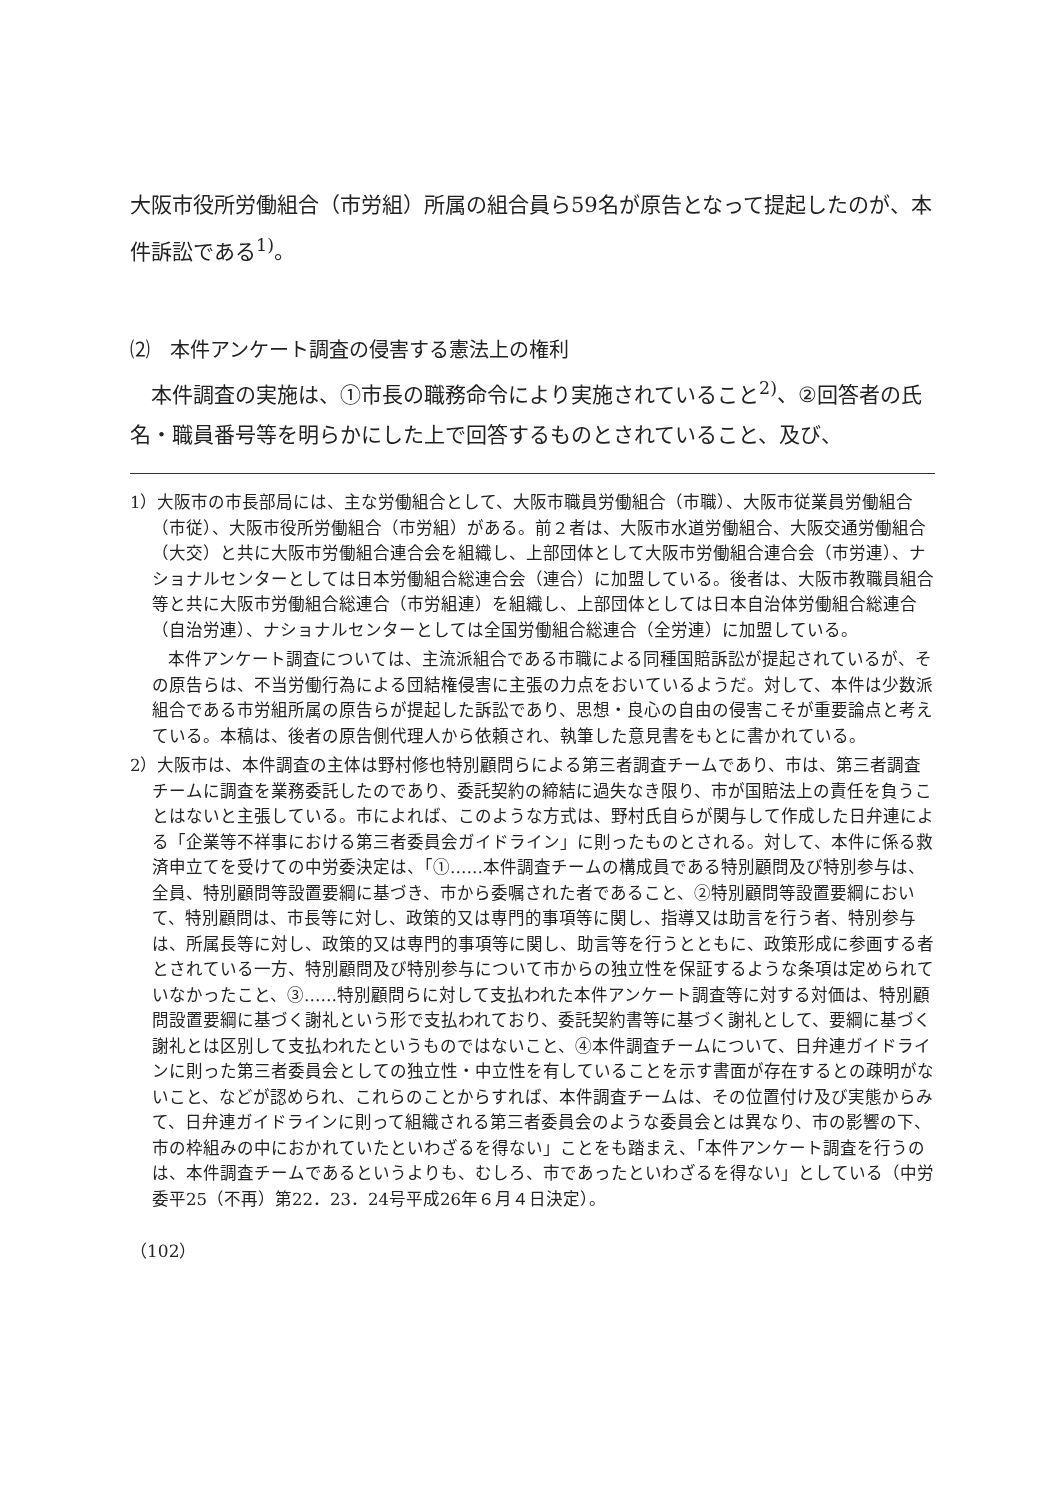大阪市役所労働組合（市労組）所属の組合員ら59名が原告となって提起したのが、本件訴訟である<sup>1)</sup>。
⑵　本件アンケート調査の侵害する憲法上の権利
　本件調査の実施は、①市長の職務命令により実施されていること<sup>2)</sup>、②回答者の氏名・職員番号等を明らかにした上で回答するものとされていること、及び、
1）大阪市の市長部局には、主な労働組合として、大阪市職員労働組合（市職）、大阪市従業員労働組合（市従）、大阪市役所労働組合（市労組）がある。前２者は、大阪市水道労働組合、大阪交通労働組合（大交）と共に大阪市労働組合連合会を組織し、上部団体として大阪市労働組合連合会（市労連）、ナショナルセンターとしては日本労働組合総連合会（連合）に加盟している。後者は、大阪市教職員組合等と共に大阪市労働組合総連合（市労組連）を組織し、上部団体としては日本自治体労働組合総連合（自治労連）、ナショナルセンターとしては全国労働組合総連合（全労連）に加盟している。
本件アンケート調査については、主流派組合である市職による同種国賠訴訟が提起されているが、その原告らは、不当労働行為による団結権侵害に主張の力点をおいているようだ。対して、本件は少数派組合である市労組所属の原告らが提起した訴訟であり、思想・良心の自由の侵害こそが重要論点と考えている。本稿は、後者の原告側代理人から依頼され、執筆した意見書をもとに書かれている。
2）大阪市は、本件調査の主体は野村修也特別顧問らによる第三者調査チームであり、市は、第三者調査チームに調査を業務委託したのであり、委託契約の締結に過失なき限り、市が国賠法上の責任を負うことはないと主張している。市によれば、このような方式は、野村氏自らが関与して作成した日弁連による「企業等不祥事における第三者委員会ガイドライン」に則ったものとされる。対して、本件に係る救済申立てを受けての中労委決定は、「①……本件調査チームの構成員である特別顧問及び特別参与は、全員、特別顧問等設置要綱に基づき、市から委嘱された者であること、②特別顧問等設置要綱において、特別顧問は、市長等に対し、政策的又は専門的事項等に関し、指導又は助言を行う者、特別参与は、所属長等に対し、政策的又は専門的事項等に関し、助言等を行うとともに、政策形成に参画する者とされている一方、特別顧問及び特別参与について市からの独立性を保証するような条項は定められていなかったこと、③……特別顧問らに対して支払われた本件アンケート調査等に対する対価は、特別顧問設置要綱に基づく謝礼という形で支払われており、委託契約書等に基づく謝礼として、要綱に基づく謝礼とは区別して支払われたというものではないこと、④本件調査チームについて、日弁連ガイドラインに則った第三者委員会としての独立性・中立性を有していることを示す書面が存在するとの疎明がないこと、などが認められ、これらのことからすれば、本件調査チームは、その位置付け及び実態からみて、日弁連ガイドラインに則って組織される第三者委員会のような委員会とは異なり、市の影響の下、市の枠組みの中におかれていたといわざるを得ない」ことをも踏まえ、「本件アンケート調査を行うのは、本件調査チームであるというよりも、むしろ、市であったといわざるを得ない」としている（中労委平25（不再）第22．23．24号平成26年６月４日決定）。
（102）